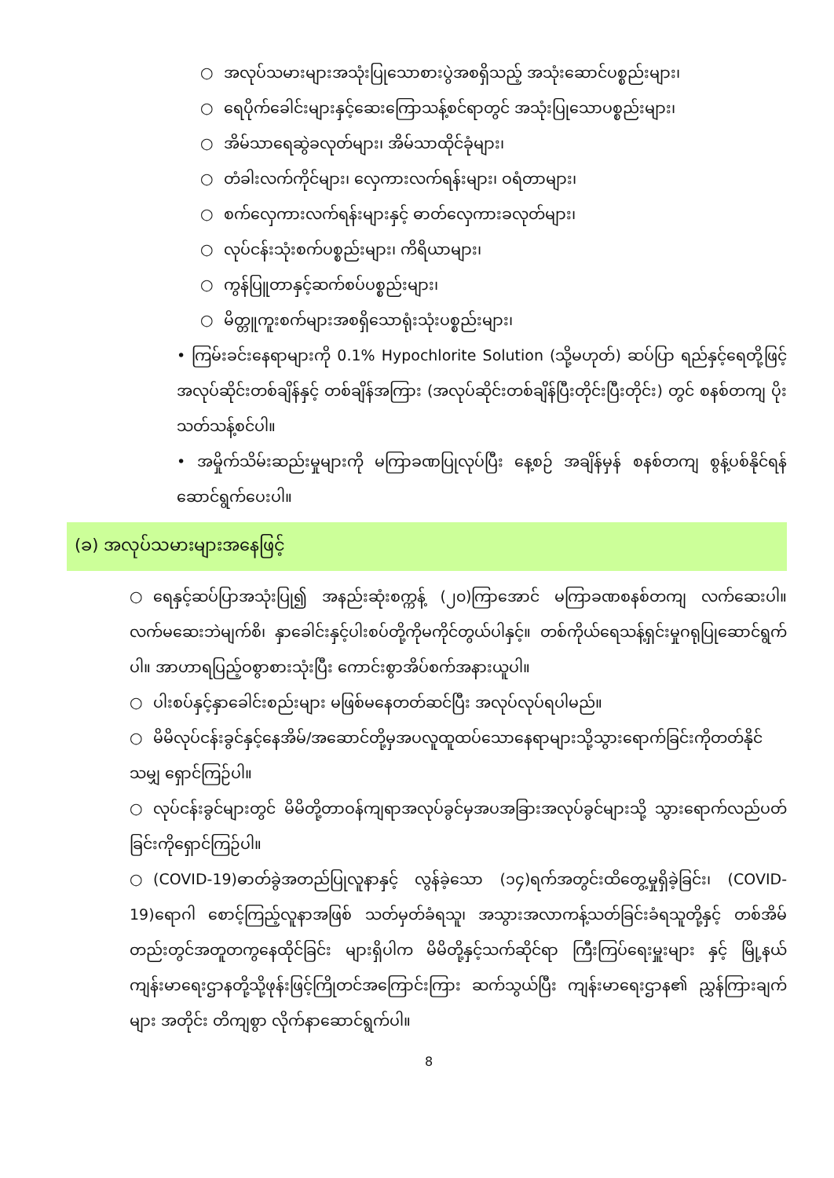○ အလုပ်သမားများအသုံးပြုသောစားပွဲအစရှိသည့် အသုံးဆောင်ပစ္စည်းများ၊
○ ရေပိုက်ခေါင်းများနှင့်ဆေးကြောသန့်စင်ရာတွင် အသုံးပြုသောပစ္စည်းများ၊
○ အိမ်သာရေဆွဲခလုတ်များ၊ အိမ်သာထိုင်ခုံများ၊
○ တံခါးလက်ကိုင်များ၊ လှေကားလက်ရန်းများ၊ ဝရံတာများ၊
○ စက်လှေကားလက်ရန်းများနှင့် ဓာတ်လှေကားခလုတ်များ၊
○ လုပ်ငန်းသုံးစက်ပစ္စည်းများ၊ ကိရိယာများ၊
○ ကွန်ပြူတာနှင့်ဆက်စပ်ပစ္စည်းများ၊
○ မိတ္တူကူးစက်များအစရှိသောရုံးသုံးပစ္စည်းများ၊
• ကြမ်းခင်းနေရာများကို 0.1% Hypochlorite Solution (သို့မဟုတ်) ဆပ်ပြာ ရည်နှင့်ရေတို့ဖြင့် အလုပ်ဆိုင်းတစ်ချိန်နှင့် တစ်ချိန်အကြား (အလုပ်ဆိုင်းတစ်ချိန်ပြီးတိုင်းပြီးတိုင်း) တွင် စနစ်တကျ ပိုးသတ်သန့်စင်ပါ။
• အမှိုက်သိမ်းဆည်းမှုများကို မကြာခဏပြုလုပ်ပြီး နေ့စဉ် အချိန်မှန် စနစ်တကျ စွန့်ပစ်နိုင်ရန် ဆောင်ရွက်ပေးပါ။
(ခ) အလုပ်သမားများအနေဖြင့်
○ ရေနှင့်ဆပ်ပြာအသုံးပြု၍ အနည်းဆုံးစက္ကန့် (၂၀)ကြာအောင် မကြာခဏစနစ်တကျ လက်ဆေးပါ။ လက်မဆေးဘဲမျက်စိ၊ နှာခေါင်းနှင့်ပါးစပ်တို့ကိုမကိုင်တွယ်ပါနှင့်။ တစ်ကိုယ်ရေသန့်ရှင်းမှုဂရုပြုဆောင်ရွက်ပါ။ အာဟာရပြည့်ဝစွာစားသုံးပြီး ကောင်းစွာအိပ်စက်အနားယူပါ။
○ ပါးစပ်နှင့်နှာခေါင်းစည်းများ မဖြစ်မနေတတ်ဆင်ပြီး အလုပ်လုပ်ရပါမည်။
○ မိမိလုပ်ငန်းခွင်နှင့်နေအိမ်/အဆောင်တို့မှအပလူထူထပ်သောနေရာများသို့သွားရောက်ခြင်းကိုတတ်နိုင်သမျှ ရှောင်ကြဉ်ပါ။
○ လုပ်ငန်းခွင်များတွင် မိမိတို့တာဝန်ကျရာအလုပ်ခွင်မှအပအခြားအလုပ်ခွင်များသို့ သွားရောက်လည်ပတ်ခြင်းကိုရှောင်ကြဉ်ပါ။
○ (COVID-19)ဓာတ်ခွဲအတည်ပြုလူနာနှင့် လွန်ခဲ့သော (၁၄)ရက်အတွင်းထိတွေ့မှုရှိခဲ့ခြင်း၊ (COVID-19)ရောဂါ စောင့်ကြည့်လူနာအဖြစ် သတ်မှတ်ခံရသူ၊ အသွားအလာကန့်သတ်ခြင်းခံရသူတို့နှင့် တစ်အိမ်တည်းတွင်အတူတကွနေထိုင်ခြင်း များရှိပါက မိမိတို့နှင့်သက်ဆိုင်ရာ ကြီးကြပ်ရေးမှူးများ နှင့် မြို့နယ်ကျန်းမာရေးဌာနတို့သို့ဖုန်းဖြင့်ကြိုတင်အကြောင်းကြား ဆက်သွယ်ပြီး ကျန်းမာရေးဌာန၏ ညွှန်ကြားချက်များ အတိုင်း တိကျစွာ လိုက်နာဆောင်ရွက်ပါ။
8